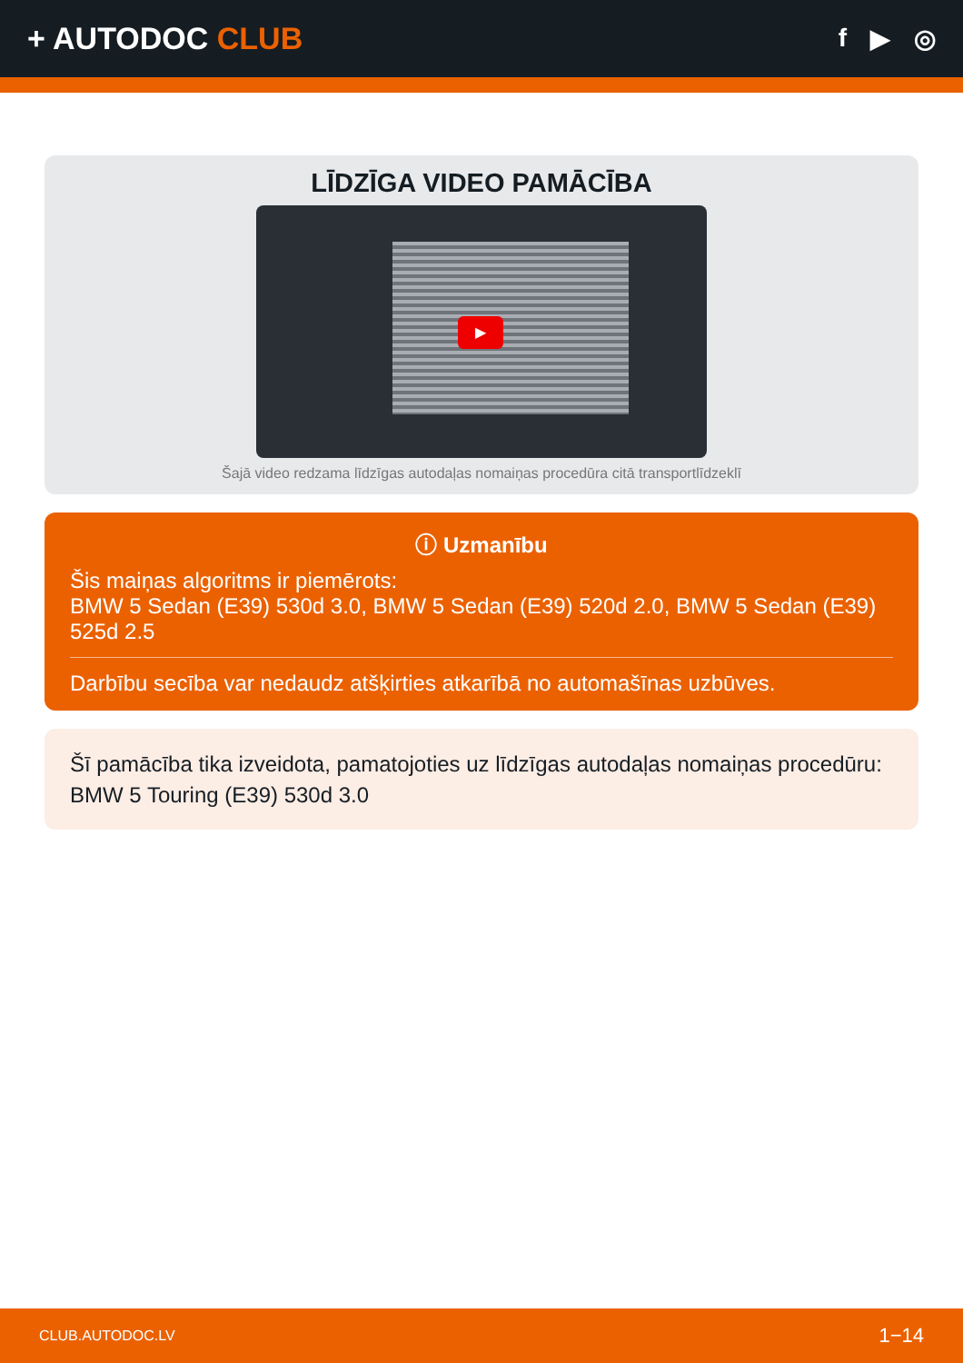+ AUTODOC CLUB
f ▶ ◎
LĪDZĪGA VIDEO PAMĀCĪBA
▶
Šajā video redzama līdzīgas autodaļas nomaiņas procedūra citā transportlīdzeklī
ⓘ Uzmanību
Šis maiņas algoritms ir piemērots:
BMW 5 Sedan (E39) 530d 3.0, BMW 5 Sedan (E39) 520d 2.0, BMW 5 Sedan (E39) 525d 2.5
Darbību secība var nedaudz atšķirties atkarībā no automašīnas uzbūves.
Šī pamācība tika izveidota, pamatojoties uz līdzīgas autodaļas nomaiņas procedūru: BMW 5 Touring (E39) 530d 3.0
CLUB.AUTODOC.LV 1−14